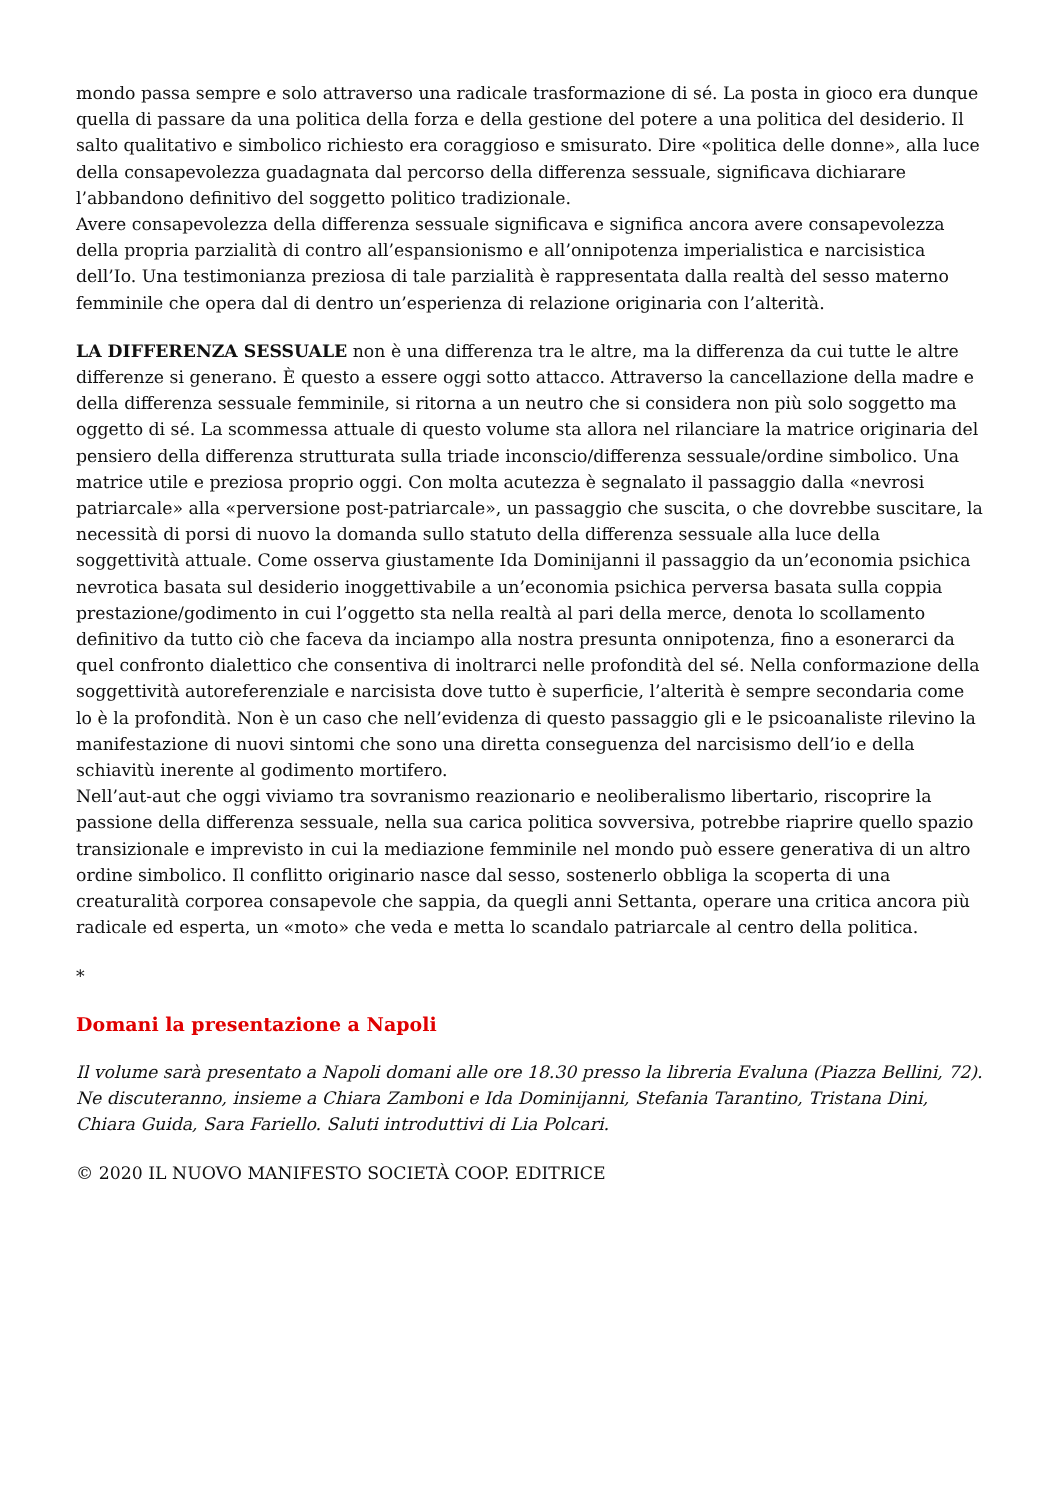mondo passa sempre e solo attraverso una radicale trasformazione di sé. La posta in gioco era dunque quella di passare da una politica della forza e della gestione del potere a una politica del desiderio. Il salto qualitativo e simbolico richiesto era coraggioso e smisurato. Dire «politica delle donne», alla luce della consapevolezza guadagnata dal percorso della differenza sessuale, significava dichiarare l’abbandono definitivo del soggetto politico tradizionale.
Avere consapevolezza della differenza sessuale significava e significa ancora avere consapevolezza della propria parzialità di contro all’espansionismo e all’onnipotenza imperialistica e narcisistica dell’Io. Una testimonianza preziosa di tale parzialità è rappresentata dalla realtà del sesso materno femminile che opera dal di dentro un’esperienza di relazione originaria con l’alterità.
LA DIFFERENZA SESSUALE non è una differenza tra le altre, ma la differenza da cui tutte le altre differenze si generano. È questo a essere oggi sotto attacco. Attraverso la cancellazione della madre e della differenza sessuale femminile, si ritorna a un neutro che si considera non più solo soggetto ma oggetto di sé. La scommessa attuale di questo volume sta allora nel rilanciare la matrice originaria del pensiero della differenza strutturata sulla triade inconscio/differenza sessuale/ordine simbolico. Una matrice utile e preziosa proprio oggi. Con molta acutezza è segnalato il passaggio dalla «nevrosi patriarcale» alla «perversione post-patriarcale», un passaggio che suscita, o che dovrebbe suscitare, la necessità di porsi di nuovo la domanda sullo statuto della differenza sessuale alla luce della soggettività attuale. Come osserva giustamente Ida Dominijanni il passaggio da un’economia psichica nevrotica basata sul desiderio inoggettivabile a un’economia psichica perversa basata sulla coppia prestazione/godimento in cui l’oggetto sta nella realtà al pari della merce, denota lo scollamento definitivo da tutto ciò che faceva da inciampo alla nostra presunta onnipotenza, fino a esonerarci da quel confronto dialettico che consentiva di inoltrarci nelle profondità del sé. Nella conformazione della soggettività autoreferenziale e narcisista dove tutto è superficie, l’alterità è sempre secondaria come lo è la profondità. Non è un caso che nell’evidenza di questo passaggio gli e le psicoanaliste rilevino la manifestazione di nuovi sintomi che sono una diretta conseguenza del narcisismo dell’io e della schiavitù inerente al godimento mortifero.
Nell’aut-aut che oggi viviamo tra sovranismo reazionario e neoliberalismo libertario, riscoprire la passione della differenza sessuale, nella sua carica politica sovversiva, potrebbe riaprire quello spazio transizionale e imprevisto in cui la mediazione femminile nel mondo può essere generativa di un altro ordine simbolico. Il conflitto originario nasce dal sesso, sostenerlo obbliga la scoperta di una creaturalità corporea consapevole che sappia, da quegli anni Settanta, operare una critica ancora più radicale ed esperta, un «moto» che veda e metta lo scandalo patriarcale al centro della politica.
*
Domani la presentazione a Napoli
Il volume sarà presentato a Napoli domani alle ore 18.30 presso la libreria Evaluna (Piazza Bellini, 72). Ne discuteranno, insieme a Chiara Zamboni e Ida Dominijanni, Stefania Tarantino, Tristana Dini, Chiara Guida, Sara Fariello. Saluti introduttivi di Lia Polcari.
© 2020 IL NUOVO MANIFESTO SOCIETÀ COOP. EDITRICE